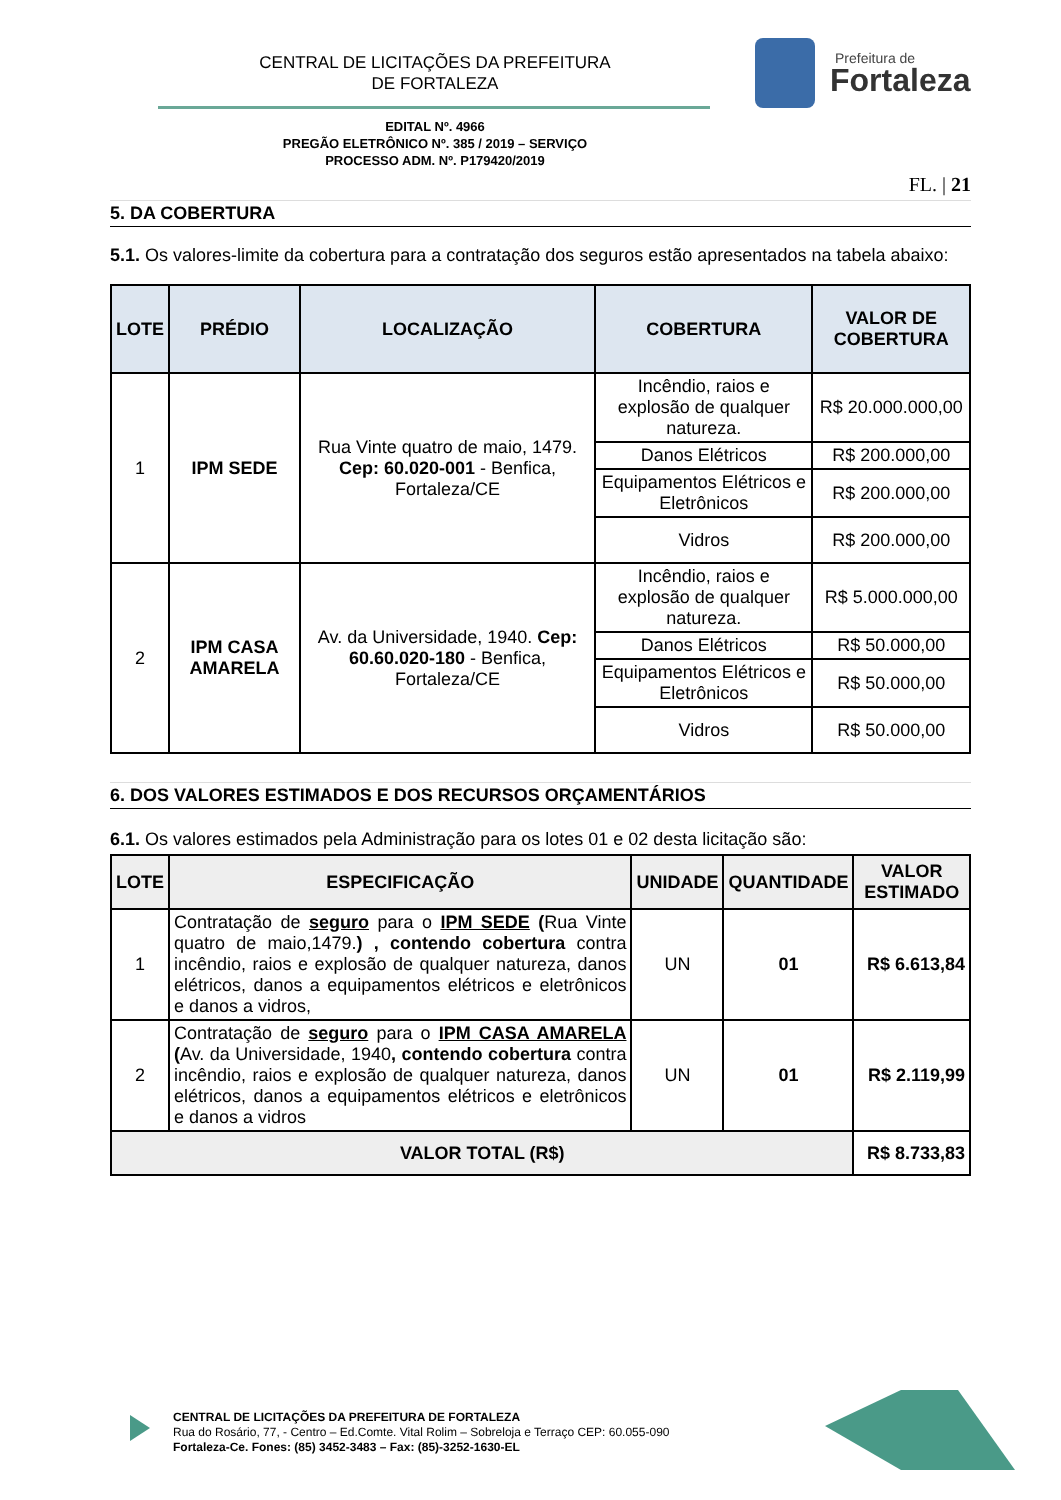CENTRAL DE LICITAÇÕES DA PREFEITURA
DE FORTALEZA
Prefeitura de
Fortaleza
EDITAL Nº. 4966
PREGÃO ELETRÔNICO Nº. 385 / 2019 – SERVIÇO
PROCESSO ADM. Nº. P179420/2019
FL. | 21
5. DA COBERTURA
5.1. Os valores-limite da cobertura para a contratação dos seguros estão apresentados na tabela abaixo:
| LOTE | PRÉDIO | LOCALIZAÇÃO | COBERTURA | VALOR DE COBERTURA |
| --- | --- | --- | --- | --- |
| 1 | IPM SEDE | Rua Vinte quatro de maio, 1479. Cep: 60.020-001 - Benfica, Fortaleza/CE | Incêndio, raios e explosão de qualquer natureza. | R$ 20.000.000,00 |
| | | | Danos Elétricos | R$ 200.000,00 |
| | | | Equipamentos Elétricos e Eletrônicos | R$ 200.000,00 |
| | | | Vidros | R$ 200.000,00 |
| 2 | IPM CASA AMARELA | Av. da Universidade, 1940. Cep: 60.60.020-180 - Benfica, Fortaleza/CE | Incêndio, raios e explosão de qualquer natureza. | R$ 5.000.000,00 |
| | | | Danos Elétricos | R$ 50.000,00 |
| | | | Equipamentos Elétricos e Eletrônicos | R$ 50.000,00 |
| | | | Vidros | R$ 50.000,00 |
6. DOS VALORES ESTIMADOS E DOS RECURSOS ORÇAMENTÁRIOS
6.1. Os valores estimados pela Administração para os lotes 01 e 02 desta licitação são:
| LOTE | ESPECIFICAÇÃO | UNIDADE | QUANTIDADE | VALOR ESTIMADO |
| --- | --- | --- | --- | --- |
| 1 | Contratação de seguro para o IPM SEDE ( Rua Vinte quatro de maio,1479. ) , contendo cobertura contra incêndio, raios e explosão de qualquer natureza, danos elétricos, danos a equipamentos elétricos e eletrônicos e danos a vidros, | UN | 01 | R$ 6.613,84 |
| 2 | Contratação de seguro para o IPM CASA AMARELA ( Av. da Universidade, 1940 , contendo cobertura contra incêndio, raios e explosão de qualquer natureza, danos elétricos, danos a equipamentos elétricos e eletrônicos e danos a vidros | UN | 01 | R$ 2.119,99 |
| VALOR TOTAL (R$) | | | | R$ 8.733,83 |
CENTRAL DE LICITAÇÕES DA PREFEITURA DE FORTALEZA
Rua do Rosário, 77, - Centro – Ed.Comte. Vital Rolim – Sobreloja e Terraço CEP: 60.055-090
Fortaleza-Ce. Fones: (85) 3452-3483 – Fax: (85)-3252-1630-EL